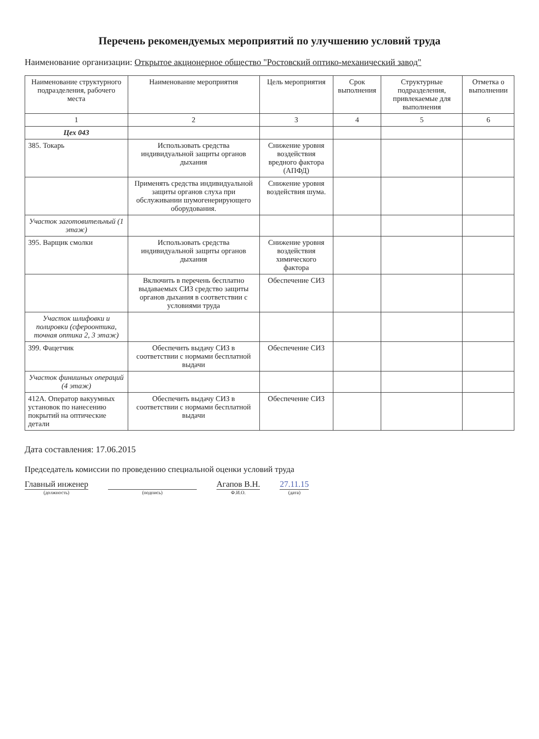Перечень рекомендуемых мероприятий по улучшению условий труда
Наименование организации: Открытое акционерное общество "Ростовский оптико-механический завод"
| Наименование структурного подразделения, рабочего места | Наименование мероприятия | Цель мероприятия | Срок выполнения | Структурные подразделения, привлекаемые для выполнения | Отметка о выполнении |
| --- | --- | --- | --- | --- | --- |
| 1 | 2 | 3 | 4 | 5 | 6 |
| Цех 043 | | | | | |
| 385. Токарь | Использовать средства индивидуальной защиты органов дыхания | Снижение уровня воздействия вредного фактора (АПФД) | | | |
| | Применять средства индивидуальной защиты органов слуха при обслуживании шумогенерирующего оборудования. | Снижение уровня воздействия шума. | | | |
| Участок заготовительный (1 этаж) | | | | | |
| 395. Варщик смолки | Использовать средства индивидуальной защиты органов дыхания | Снижение уровня воздействия химического фактора | | | |
| | Включить в перечень бесплатно выдаваемых СИЗ средство защиты органов дыхания в соответствии с условиями труда | Обеспечение СИЗ | | | |
| Участок шлифовки и полировки (сфероонтика, точная оптика 2, 3 этаж) | | | | | |
| 399. Фацетчик | Обеспечить выдачу СИЗ в соответствии с нормами бесплатной выдачи | Обеспечение СИЗ | | | |
| Участок финишных операций (4 этаж) | | | | | |
| 412А. Оператор вакуумных установок по нанесению покрытий на оптические детали | Обеспечить выдачу СИЗ в соответствии с нормами бесплатной выдачи | Обеспечение СИЗ | | | |
Дата составления: 17.06.2015
Председатель комиссии по проведению специальной оценки условий труда
Главный инженер
(должность)
(подпись)
Агапов В.Н.
Ф.И.О.
27.11.15
(дата)